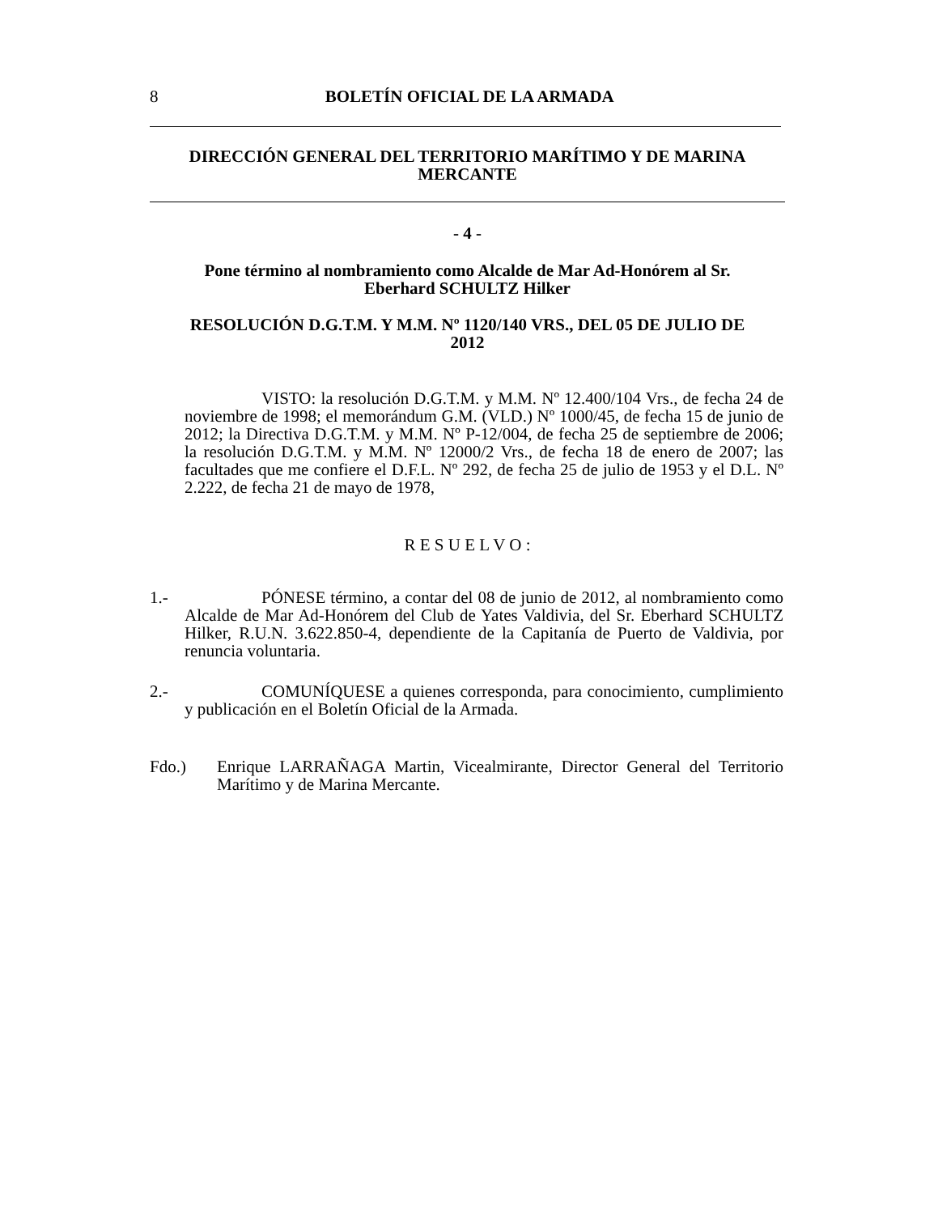8
BOLETÍN OFICIAL DE LA ARMADA
DIRECCIÓN GENERAL DEL TERRITORIO MARÍTIMO Y DE MARINA
MERCANTE
- 4 -
Pone término al nombramiento como Alcalde de Mar Ad-Honórem al Sr.
Eberhard SCHULTZ Hilker
RESOLUCIÓN D.G.T.M. Y M.M. Nº 1120/140 VRS., DEL 05 DE JULIO DE
2012
VISTO: la resolución D.G.T.M. y M.M. Nº 12.400/104 Vrs., de fecha 24 de noviembre de 1998; el memorándum G.M. (VLD.) Nº 1000/45, de fecha 15 de junio de 2012; la Directiva D.G.T.M. y M.M. Nº P-12/004, de fecha 25 de septiembre de 2006; la resolución D.G.T.M. y M.M. Nº 12000/2 Vrs., de fecha 18 de enero de 2007; las facultades que me confiere el D.F.L. Nº 292, de fecha 25 de julio de 1953 y el D.L. Nº 2.222, de fecha 21 de mayo de 1978,
R E S U E L V O :
1.- PÓNESE término, a contar del 08 de junio de 2012, al nombramiento como Alcalde de Mar Ad-Honórem del Club de Yates Valdivia, del Sr. Eberhard SCHULTZ Hilker, R.U.N. 3.622.850-4, dependiente de la Capitanía de Puerto de Valdivia, por renuncia voluntaria.
2.- COMUNÍQUESE a quienes corresponda, para conocimiento, cumplimiento y publicación en el Boletín Oficial de la Armada.
Fdo.) Enrique LARRAÑAGA Martin, Vicealmirante, Director General del Territorio Marítimo y de Marina Mercante.